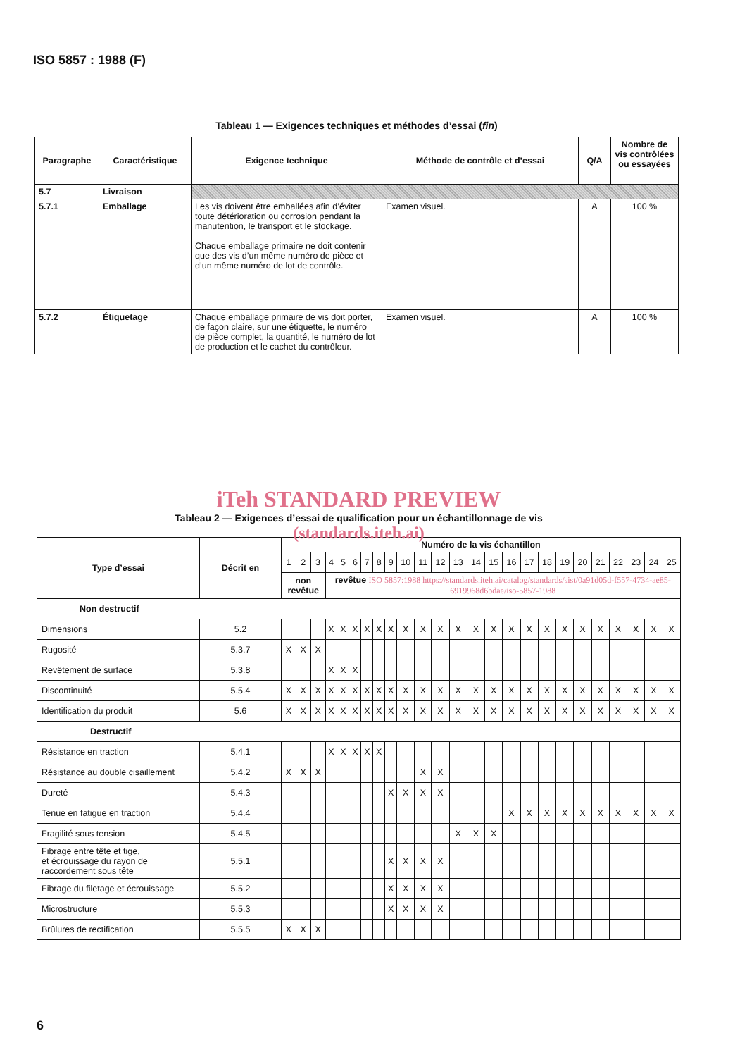ISO 5857 : 1988 (F)
Tableau 1 — Exigences techniques et méthodes d’essai (fin)
| Paragraphe | Caractéristique | Exigence technique | Méthode de contrôle et d’essai | Q/A | Nombre de vis contrôlées ou essayées |
| --- | --- | --- | --- | --- | --- |
| 5.7 | Livraison | | | | |
| 5.7.1 | Emballage | Les vis doivent être emballées afin d’éviter toute détérioration ou corrosion pendant la manutention, le transport et le stockage. Chaque emballage primaire ne doit contenir que des vis d’un même numéro de pièce et d’un même numéro de lot de contrôle. | Examen visuel. | A | 100 % |
| 5.7.2 | Étiquetage | Chaque emballage primaire de vis doit porter, de façon claire, sur une étiquette, le numéro de pièce complet, la quantité, le numéro de lot de production et le cachet du contrôleur. | Examen visuel. | A | 100 % |
iTeh STANDARD PREVIEW
Tableau 2 — Exigences d’essai de qualification pour un échantillonnage de vis
(standards.iteh.ai)
| Type d’essai | Décrit en | Numéro de la vis échantillon | | | | | | | | | | | | | | | | | | | | | | | | |
| --- | --- | --- | --- | --- | --- | --- | --- | --- | --- | --- | --- | --- | --- | --- | --- | --- | --- | --- | --- | --- | --- | --- | --- | --- | --- | --- |
| | | 1 | 2 | 3 | 4 | 5 | 6 | 7 | 8 | 9 | 10 | 11 | 12 | 13 | 14 | 15 | 16 | 17 | 18 | 19 | 20 | 21 | 22 | 23 | 24 | 25 |
| | | non revêtue | | | revêtue ISO 5857:1988 https://standards.iteh.ai/catalog/standards/sist/0a91d05d-f557-4734-ae85-6919968d6bdae/iso-5857-1988 | | | | | | | | | | | | | | | | | | | | | |
| Non destructif | | | | | | | | | | | | | | | | | | | | | | | | | | |
| Dimensions | 5.2 | | | | X | X | X | X | X | X | X | X | X | X | X | X | X | X | X | X | X | X | X | X | X | X |
| Rugosité | 5.3.7 | X | X | X | | | | | | | | | | | | | | | | | | | | | | |
| Revêtement de surface | 5.3.8 | | | | X | X | X | | | | | | | | | | | | | | | | | | | |
| Discontinuité | 5.5.4 | X | X | X | X | X | X | X | X | X | X | X | X | X | X | X | X | X | X | X | X | X | X | X | X | X |
| Identification du produit | 5.6 | X | X | X | X | X | X | X | X | X | X | X | X | X | X | X | X | X | X | X | X | X | X | X | X | X |
| Destructif | | | | | | | | | | | | | | | | | | | | | | | | | | |
| Résistance en traction | 5.4.1 | | | | X | X | X | X | X | | | | | | | | | | | | | | | | | |
| Résistance au double cisaillement | 5.4.2 | X | X | X | | | | | | | | X | X | | | | | | | | | | | | | |
| Dureté | 5.4.3 | | | | | | | | | X | X | X | X | | | | | | | | | | | | | |
| Tenue en fatigue en traction | 5.4.4 | | | | | | | | | | | | | | | | X | X | X | X | X | X | X | X | X | X |
| Fragilité sous tension | 5.4.5 | | | | | | | | | | | | | X | X | X | | | | | | | | | | |
| Fibrage entre tête et tige, et écrouissage du rayon de raccordement sous tête | 5.5.1 | | | | | | | | | X | X | X | X | | | | | | | | | | | | | |
| Fibrage du filetage et écrouissage | 5.5.2 | | | | | | | | | X | X | X | X | | | | | | | | | | | | | |
| Microstructure | 5.5.3 | | | | | | | | | X | X | X | X | | | | | | | | | | | | | |
| Brûlures de rectification | 5.5.5 | X | X | X | | | | | | | | | | | | | | | | | | | | | | |
6